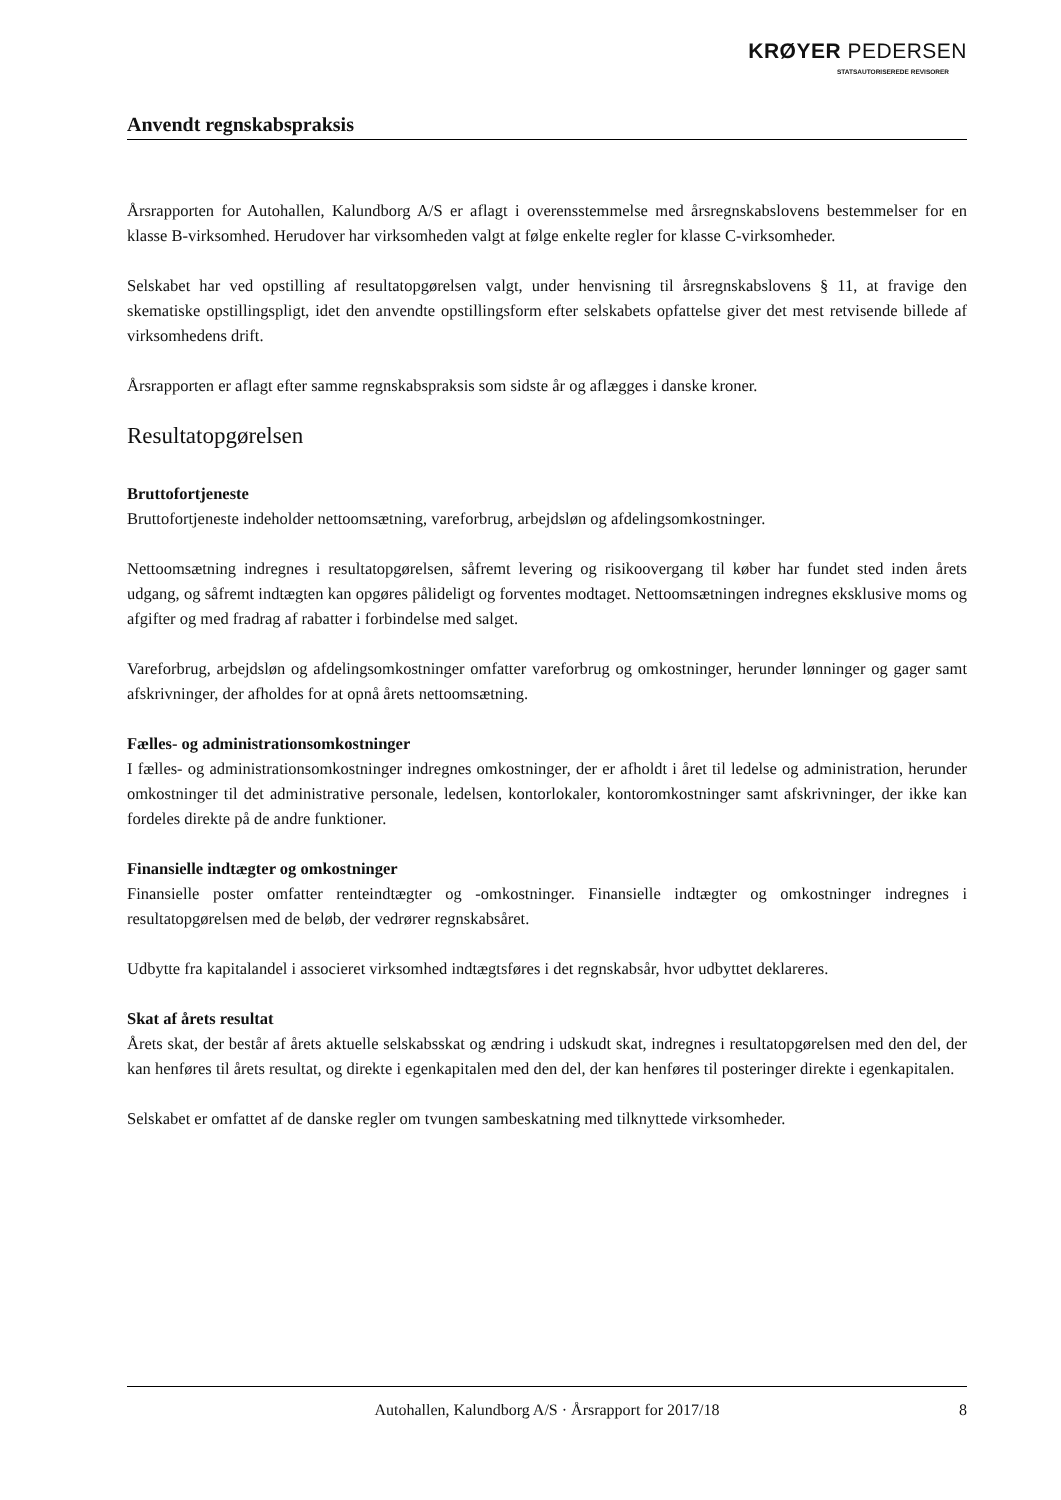KRØYER PEDERSEN
STATSAUTORISEREDE REVISORER
Anvendt regnskabspraksis
Årsrapporten for Autohallen, Kalundborg A/S er aflagt i overensstemmelse med årsregnskabslovens bestemmelser for en klasse B-virksomhed. Herudover har virksomheden valgt at følge enkelte regler for klasse C-virksomheder.
Selskabet har ved opstilling af resultatopgørelsen valgt, under henvisning til årsregnskabslovens § 11, at fravige den skematiske opstillingspligt, idet den anvendte opstillingsform efter selskabets opfattelse giver det mest retvisende billede af virksomhedens drift.
Årsrapporten er aflagt efter samme regnskabspraksis som sidste år og aflægges i danske kroner.
Resultatopgørelsen
Bruttofortjeneste
Bruttofortjeneste indeholder nettoomsætning, vareforbrug, arbejdsløn og afdelingsomkostninger.
Nettoomsætning indregnes i resultatopgørelsen, såfremt levering og risikoovergang til køber har fundet sted inden årets udgang, og såfremt indtægten kan opgøres pålideligt og forventes modtaget. Nettoomsætningen indregnes eksklusive moms og afgifter og med fradrag af rabatter i forbindelse med salget.
Vareforbrug, arbejdsløn og afdelingsomkostninger omfatter vareforbrug og omkostninger, herunder lønninger og gager samt afskrivninger, der afholdes for at opnå årets nettoomsætning.
Fælles- og administrationsomkostninger
I fælles- og administrationsomkostninger indregnes omkostninger, der er afholdt i året til ledelse og administration, herunder omkostninger til det administrative personale, ledelsen, kontorlokaler, kontoromkostninger samt afskrivninger, der ikke kan fordeles direkte på de andre funktioner.
Finansielle indtægter og omkostninger
Finansielle poster omfatter renteindtægter og -omkostninger. Finansielle indtægter og omkostninger indregnes i resultatopgørelsen med de beløb, der vedrører regnskabsåret.
Udbytte fra kapitalandel i associeret virksomhed indtægtsføres i det regnskabsår, hvor udbyttet deklareres.
Skat af årets resultat
Årets skat, der består af årets aktuelle selskabsskat og ændring i udskudt skat, indregnes i resultatopgørelsen med den del, der kan henføres til årets resultat, og direkte i egenkapitalen med den del, der kan henføres til posteringer direkte i egenkapitalen.
Selskabet er omfattet af de danske regler om tvungen sambeskatning med tilknyttede virksomheder.
Autohallen, Kalundborg A/S · Årsrapport for 2017/18 8